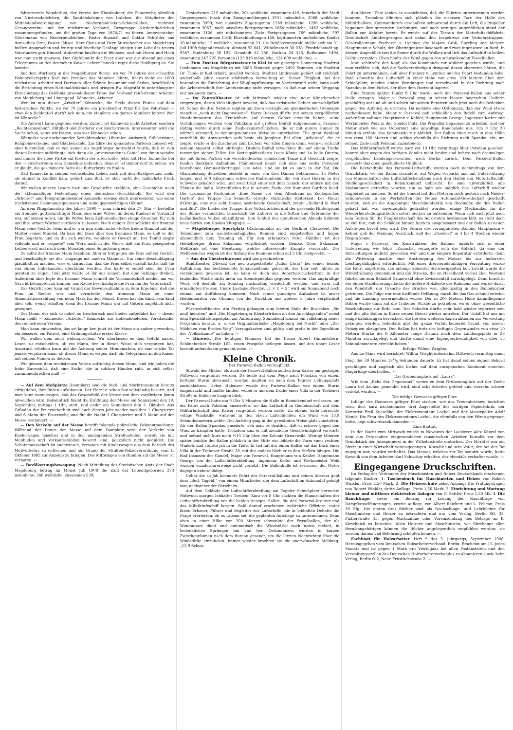fahrerverein Wanderlust, der Verein der Eisenbahner, die Feuerwehr, sämtlich von Niederndodeleben, die Sanitätskolonne von Irxleben, die Mitglieder der Mittelstandsvereinigung von Niederndodeleben-Schnarsleben, mehrere Gesangvereine und der reichstreue Verband, Ortsgruppe Niederndodeleben zusammengefunden, um die großen Tage von 1870/71 zu feiern. Amtsvorsteher Griesemann von Niederndodeleben, Pastor Braasch und Doktor Schröder aus demselben Orte, Pastor Jähser, Herr Claus und Herr Sturzebecher aus Magdeburg hielten Ansprachen und feurige und feierliche Gesänge stiegen zum Lobe des teuern Vaterlandes gen Himmel. Außerdem knallten die Büchsen, und mit Hurra und Hoch war man nicht sparsam. Den Gipfelpunkt der Feier aber war die Absendung eines Telegramms an den deutschen Kaiser. Lehrer Panecke regte diese Huldigung an. Sie lautete:
Auf dem Wartberg in der Magdeburger Börde, wo vor 70 Jahren der erlauchte Hohenzollernprinz Karl von Preußen das Manöver leitete, feiern mehr als 1000 reichstreue Arbeiter und Patrioten aller Stände Beaumont und Sedan, beschließen die Errichtung eines Nationaldenkmals und bringen Ew. Majestät in untertänigster Ehrerbietung das Gelöbnis unwandelbarer Treue dar. Verband reichstreuer Arbeiter von Magdeburg und Umgegend. Könnecke, Arbeiter.
Wer ist nun dieser „Arbeiter“ Könnecke, die Seele dieses Festes auf dem historischen Punkte, wo vor 70 Jahren ein preußischer Prinz für das Vaterland — etwa den Heldentod starb? Ach nein, ein Manöver, ein ganzes Manöver leitete! Wer ist Könnecke?
Die Antwort kann gegeben werden. Zurzeit ist Könnecke nicht Arbeiter, sondern „Rechtskonsulent“, Mitglied und Förderer der Reichstreuen. Interessanter wird die Sache schon, wenn wir fragen, was war Könnecke schon.
Könnecke war nacheinander Sozialdemokrat, Liberaler, Antisemit, Stöckerianer, Religionsverneiner und Glaubensheld. Zur Ehre der genannten Parteien müssen wir aber feststellen, daß er von keiner als zugehöriger betrachtet wurde, daß er sich diesen Parteien aufdrängte, sich dann als „unverstandenes Genie“ von ihnen wandte und immer die neue Partei auf Kosten der alten lobte. Jetzt hat Herr Könnecke bei den — Reichstreuen sein Damaskus gefunden, denn er ist immer dort zu sehen, wo er glaubt, die geschmierte Seite des Butterbrots zu finden.
Daß Könnecke in seinem wechselnden Leben auch mit den Strafgesetzen mehr als einmal in Konflikt kam, gehört zum Bild, ist aber nicht der häßlichste Fleck darauf.
Wir wollen unsern Lesern hier eine Geschichte erzählen, eine Geschichte nach der aktenmäßigen Feststellung eines deutschen Gerichtshofs. Sie wird den „Arbeiter“ und Telegrammabsender Könnecke ebenso stark interessieren wie seine reichstreuen Gesinnungsgenossen und seine gegenwärtigen Gönner.
An dem Pfingstmontag des Jahres 1890 — man schrieb den 27. Mai — bestellte ein frommer, gottesfürchtiger Mann eine arme Witwe, an deren Kindern er Vormund war, auf seinen Acker, um die Witwe beim Zichorienhacken einige Groschen für sich und ihre armen Würmer verdienen zu lassen. Nach einiger Zeit schickte der fromme Mann seine Tochter heim und er war nun allein unter Gottes freiem Himmel mit der Mutter seiner Mündel. Da kam der Böse über den frommen Mann, so daß er der Frau begehrte, und da die sich wehrte, wendete er Gewalt an. Der Teufel siegte vollends und er „segnete“ sein Werk noch in der Weise, daß die Frau gesegneten Leibes ward und nach neun Monaten eines Söhnchens genas.
Da sollte der fromme Mann bezahlen. Aber er trat gegen die Frau auf vor Gericht und beschuldigte sie des Umgangs mit andern Männern. Um seine Beschuldigung glaubhaft zu machen, wies er darauf hin, daß die Frau selbst erzählt hätte, daß sie von einem Unbekannten überfallen worden. Das hatte er selbst aber der Frau geraten zu sagen. Und jetzt wollte er ihr aus seinem Rat eine Schlinge drehen. Außerdem aber legte der fromme Mann schnell die Vormundschaft nieder, um vor Gericht behaupten zu können, aus Rache beschuldigte die Frau ihn der Vaterschaft.
Das Gericht aber kam auf Grund der Beweisaufnahme zu dem Ergebnis, daß die Frau im Rechte war und verurteilte den frommen Mann zu einer Alimentationszahlung von neun Mark für den Monat. Davon hat das Kind, sein Kind aber sehr wenig erhalten, denn der fromme Mann war mit Gütern angeblich nicht gesegnet.
Der Mann, der sich so nobel, so treudeutsch und bieder aufgeführt hat — dieser Mann heißt — Könnecke, „Arbeiter“ Könnecke aus Hohendodeleben, Vorsitzender des reichstreuen Vereins.
Man kann einwenden, das sei lange her, jetzt ist der Mann ein andrer geworden, ein besserer, ein Patriot, eine Ordnungsstütze erster Klasse.
Wir wollen dem nicht widersprechen. Wir überlassen es dem Gefühl unsrer Leser, zu entscheiden, ob ein Mann, der in dieser Weise sich vergangen hat, Anspruch erheben kann auf die Achtung seiner Mitmenschen, ob eine solche Tat jemals verjähren kann, ob dieser Mann es wagen darf, ein Telegramm an den Kaiser mit seinem Namen zu decken.
Wir gönnen dem reichstreuen Verein aufrichtig diesen Mann, und wir haben die frohe Zuversicht, daß eine Sache, die in solchen Händen ruht, in sich selbst zusammenbrechen muß. —
— Auf dem Meßplatze (Domplatz) sind die Meß- und Marktreisenden bereits eifrig dabei, ihre Buden aufzubauen. Der Platz ist schon fast vollständig besetzt, und man kann voraussagen, daß das Gesamtbild der Messe von dem vorjährigen kaum abweichen wird. Bekanntlich findet die Eröffnung der Messe am Sonnabend den 19. September, mittags 1 Uhr, statt, und endet am Sonnabend den 3. Oktober. Aus Gründen der Feuersicherheit sind auch dieses Jahr wieder tagsüber 1 Chargierter und 6 Mann der Feuerwehr, und für die Nacht 1 Chargierter und 3 Mann auf der Messe stationiert. —
— Den Verkehr auf der Messe betrifft folgende polizeiliche Bekanntmachung: Während der Dauer der Messe auf dem Domplatz wird der Verkehr von Kinderwagen daselbst und in den umliegenden Straßenteilen, soweit sie mit Meßbuden und Verkaufsständen besetzt sind, polizeilich nicht geduldet. Die Schutzmannschaft ist angewiesen, Personen mit Kinderwagen aus dem Bereich des Meßverkehrs zu entfernen und auf Grund der Straßen-Polizeiverordnung vom 1. Oktober 1882 zur Anzeige zu bringen. Das Mitbringen von Hunden auf die Messe ist verboten. —
— Bevölkerungsbewegung. Nach Mitteilung des Statistischen Amts der Stadt Magdeburg betrug im Monat Juli 1908 die Zahl der Lebendgebornen 273 männliche, 266 weibliche, zusammen 539;
Gestorbenen 215 männliche, 204 weibliche, zusammen 419; innerhalb der Stadt Umgezogenen (nach den Zuzugsmeldungen) 1931 männliche, 2068 weibliche, zusammen 3999; von auswärts Zugezogenen 1769 männliche, 1298 weibliche, zusammen 3067; nach auswärts Fortgezogenen 1664 männliche, 1462 weibliche, zusammen 3126; mit unbekanntem Ziele Fortgezogenen 769 männliche, 397 weibliche, zusammen 1166; Eheschließungen 158; legitimierten unehelichen Kinder 10 männliche, 13 weibliche, zusammen 23. Die Bevölkerungszahl stellte sich am 31. Juli 1908 folgendermaßen: Altstadt 92 041, Wilhelmstadt 30 038; Friedrichstadt pp. 9387, Sudenburg 38 197, Neustadt 52 250, Buckau 24 318, Rothensee 1494, zusammen 247 725 Personen (122 916 männliche, 124 809 weibliche). —
— Zum Zweiten Bürgermeister in Kiel ist am gestrigen Donnerstag Stadtrat Lindemann aus Magdeburg mit 5083 Stimmen gegen 2402 Stimmen, die Stadtrat Dr. Thode in Kiel erhielt, gewählt worden. Stadtrat Lindemann gehört seit reichlich anderthalb Jahre unsrer städtischen Verwaltung an. Seiner Tätigkeit, bei der besonders die Einrichtung der Säuglingsfürsorge im Vordergrund steht, kann auch die Arbeiterschaft ihre Anerkennung nicht versagen, so daß man seinen Weggang nur bedauern kann. —
— Im Zentraltheater ist seit Mittwoch wieder eine neue Künstlerschar eingezogen, deren Vielseitigkeit beweist, daß das artistische Gebiet unerschöpflich ist. Schon die drei Satours zeigten mit ihren vorzüglichen gymnastischen Uebungen manches „noch nicht Dagewesene“. Harry Dickson dürfte mit seinen vorgeführten Hundedressuren das Erreichbare auf diesem Gebiet erreicht haben; seine Vorführungen wurden vom Publikum mit großem Beifall aufgenommen. Francois Röthig wußte durch seine Zauberkunststückchen, die er mit gutem Humor zu würzen verstand, in der angenehmsten Weise zu unterhalten. The great Weyland unterhält die Anwesenden aufs beste als Jongleur. Bei allen „Arbeiten“, die er zeigte, reizte er die Zuschauer zum Lachen, vor allen Dingen dann, wenn er sich mit seinem Apparat selbst ohrfeigte. Großen Beifall erweckten die auf einem Tische tanzenden sieben Teller. Die Vortragskünstlerin Lucie König und La belle Oterita, die mit ihrem Partner die verschiedensten spanischen Tänze mit Geschick zeigte, fanden dankbare Aufnahme. Phänomenal nennt sich eine aus sechs Personen bestehende Gymnastikertruppe Les Adas, und sie ist es auch in der Tat. Die Glanzleistung derselben besteht in einer von drei Damen befahrenen, 15 Meter langen und 500 Kilogramm schweren Radrennbahn, die von zwei Herren in der Schwebe gehalten wird, und zwar trägt einer mit dem Genick, der andere mit den Zähnen die Bahn. Vortreffliches bot in seinem Fache der Humorist Gottlieb Reed. Die urkomische Pantomime „Eine Szene vor dem Affenhaus im Zoologischen Garten“ der Truppe The Sennetts erregte stürmische Heiterkeit. Les Fleurs d'Orange, eine aus acht Damen bestehende Gesellschaft, zeigte „Holland in Wort und Bild“. Die Lieder der Truppe, ihre Volkstrachten und der passende Hintergrund der Bühne vermochten tatsächlich die Zuhörer in die Sitten und Gebräuche des holländischen Volkes einzuführen. Den Schluß des genußreichen Abends bildeten neue Serien von Duskes Vitograph. —
— Magdeburger Sportplatz (Radrennbahn an der Berliner Chaussee). Die Teilnehmer zum nächstsonntäglichen Rennen sind eingetroffen und liegen allabendlich dem Training ob. Für den erkrankten Peter Günther ist der Heidelberger Bruno Salzmann verpflichtet worden. Demke, Goor, Salzmann, Stellbrink ist eine Besetzung, welche interessante Kämpfe verspricht. Der Meßbesucher wegen ist der Anfang des Rennens schon auf 3 Uhr festgesetzt. —
— Aus den Theaterbureaus wird uns geschrieben:
Stadttheater. Obwohl der neu ausgestattete „Julius Cäsar“ bei seiner letzten Aufführung das bestbesuchte Schauspielhaus gebracht, das hier seit Jahren zu verzeichnen gewesen ist, so kann er doch aus Repertoirerücksichten in der laufenden Woche nicht mehr im Abendspielplan gegeben werden. Das zugkräftige Werk soll deshalb am Sonntag nachmittag wiederholt werden, und zwar mit ermäßigten Preisen. Unsre Lustspiel-Novität „2 × 2 = 5“ wird am Sonnabend noch einmal zur Aufführung kommen. Nach seiner günstigen Aufnahme ist unser Heldenbariton von Ulmann von der Direktion auf weitere 5 Jahre verpflichtet worden.
Fürstenhoftheater. Am Freitag gelangen zum letzten Male die Burlesken „Sie muß heiraten“ und „Die Magdeburger Kleisterfritzen an den Anschlagsäulen“ nebst dem Spezialitätenspielplan zur Aufführung. Sonnabend kommt ein vollständig neues Programm heraus, u. a. die Originalburleske „Magdeburg bei Nacht“ oder „Das Mädchen vom Breiten Weg“. Vorzugskarten sind gültig, und gratis in der Expedition der „Volksstimme“ zu haben. —
— Hinweis. Der heutigen Nummer hat die Firma Albert Himmelstern, Schönebecker Straße 105, einen Prospekt beilegen lassen, auf den unsre Leser hiermit aufmerksam gemacht seien. —
Kleine Chronik.
Der Parseval-Ballon verunglückt.
Sowohl der Militär- als auch der Parseval-Ballon sollten dem Kaiser am gestrigen Mittwoch vorgeführt werden. Da beide auf dem Wege nach Potsdam von einem heftigen Sturm überrascht wurden, mußten sie nach dem Tegeler Uebungsplatz zurückkehren. Ueber Halensee wurde der Parseval-Ballon von einem Sturm eingedrückt und mußte landen, wobei er auf dem Dache einer Villa in der Trebener Straße in Halensee hängen blieb.
Der Parseval hatte um 9 Uhr 5 Minuten die Halle in Reinickendorf verlassen, um die Fahrt nach Potsdam anzutreten, wo das Luftschiff in Gemeinschaft mit dem Militärluftschiff dem Kaiser vorgeführt werden sollte. Zu ebener Erde herrschte völlige Windstille, während in den obern Luftschichten ein Wind von 13,9 Sekundenmetern wehte. Der Aufstieg ging in der gewohnten Weise glatt vonstatten. Als der Ballon Spandau passierte, sah man es deutlich, daß er schwer gegen den Wind zu kämpfen hatte. Trotzdem kam er mit ziemlicher Geschwindigkeit vorwärts und befand sich kurz nach ½10 Uhr über der Kolonie Grunewald. Wenige Minuten später knickte der Ballon plötzlich in der Mitte ein, bildete die Form eines rechten Winkels und stürzte jäh in die Tiefe. Er fiel mit der einen Hälfte auf das Dach einer Villa in der Trabener Straße 28, mit der andern blieb er in den Kiefern hängen. Die fünf Insassen der Gondel, Major von Parseval, Hauptmann von Kehler, Hauptmann George von der Luftschifferabteilung, Ingenieur Kiefer und Werkmeister Weik wurden wunderbarerweise nicht verletzt. Die Ballonhülle ist zerrissen, der Motor dagegen unbeschädigt.
Ueber die so jäh beendete Fahrt des Parseval-Ballons und seinen Absturz geht dem „Berl. Tagebl.“ von einem Mitarbeiter, der dem Luftschiff im Automobil gefolgt war, nachstehender Bericht zu:
Auf dem Gelände der Luftschifferabteilung am Tegeler Schießplatz herrschte Mittwoch morgen lebhaftes Treiben. Kurz vor 8 Uhr rückten die Mannschaften der Luftschifferabteilung vor die beiden riesigen Hallen, die den Parseval-Kreuzer und das Militärluftschiff bergen. Bald darauf erschienen zahlreiche Offiziere, unter ihnen Erbauer, Führer und Begleiter der Luftschiffe, die in lebhaften Debatte die Frage erörterten, ob es ratsam sei, die geplanten Aufstiege zu unternehmen. Denn oben in einer Höhe von 200 Metern schwankte der Fesselballon, der als Windmesser dient und automatisch die Windstärke nach unten meldet, in bedenklichen Sprüngen hin und her. Ordonnanzen wurden in kurzen Zwischenräumen nach dem Bureau gesandt, um die letzten Nachrichten über die Windstärke einzuholen. Immer wieder brachten sie die unerwünschte Meldung: „13,9 Sekun-
den-Meter.“ Fast schien es aussichtslos, daß die Fahrten unternommen werden konnten. Trotzdem öffneten sich plötzlich die eisernen Tore der Halle des Militärballons, Kommandorufe erschallten schnarrend durch die Luft, die Propeller begannen ihre surrenden Drehungen, und nach wenigen Augenblicken stand der Ballon zur Abfahrt bereit. Er wurde auf das Terrain der Motorluftschiffahrts-Gesellschaft hinübergezogen und nahm den Inspekteur der Verkehrstruppen, Generalleutnant Freiherrn v. Lyncker, die Majore Groß, Sperling und Meister, Hauptmann v. Schulz, den Oberingenieur Basenach und zwei Ingenieure an Bord. In diesem Augenblick trat die Sonne durch die Wolken und ließ das Luftschiff in hellem Golde erstrahlen. Oben heulte der Wind gegen den schwankenden Fesselballon.
Man schüttelte den Kopf, als das Kommando zur Abfahrt gegeben wurde, und man erzählte sich, daß die Sachverständigen dringend davon abgeraten hätten, die Fahrt zu unternehmen, daß aber Freiherr v. Lyncker auf der Fahrt bestanden habe. Bald schwebte das Luftschiff in einer Höhe von etwa 100 Metern über dem Schießplatz, machte einige Wendungen und verschwand in der Richtung nach Spandau in dem Nebel, der über dem Horizont lagerte.
Eine Stunde später, Punkt 9 Uhr, wurde auch der Parseval-Ballon aus seiner Halle gezogen. Major v. Parseval ging in seiner blauen bayrischen Uniform geschäftig auf und ab und schien mit seinen Beratern auch jetzt noch die Bedenken gegen den Aufstieg zu erörtern. Da meldete eine Ordonnanz, daß der Wind etwas nachgelassen habe. Major v. Parseval gab schließlich den Befehl zum Aufstieg. Außer ihm nahmen Hauptmann v. Kehler, Hauptmann George, Ingenieur Kiefer und Werkmeister Weik in der Gondel Platz. Die Propeller begannen zu arbeiten, und der Motor stieß wie aus Uebermut eine gewaltige Rauchsäule aus. Um 9 Uhr 20 Minuten ertönte das Kommando zur Abfahrt. Der Ballon stieg rasch in eine Höhe von etwa 100 Metern und schlug ebenfalls die Richtung nach Spandau ein, um seinem Ziele nach Potsdam zuzusteuern.
Das Militärluftschiff wurde kurz vor 10 Uhr vormittags über Potsdam gesehen, konnte aber wegen des heftigen Windes nicht landen und kehrte nach dreimaligen vergeblichen Landungsversuchen nach Berlin zurück. Dem Parseval-Ballon passierte das oben geschilderte Unglück.
Die Bestandteile des Parseval-Luftschiffs wurden noch nachmittags von dem Grundstück, wo der Ballon strandete, auf Wagen verpackt und mit Unterstützung von Mannschaften des Luftschifferbataillons nach den Hallen der Motorluftschiff-Studiengesellschaft in Reinickendorf gebracht. Es sind unverzüglich alle Maßnahmen getroffen worden, um so bald wie möglich das Luftschiff wieder flugbereit zu machen. So ist die Gondel mit den Motoren noch gestern nach Nieder-Schöneweide in die Werkstätten der Neuen Automobil-Gesellschaft geschafft worden, und an die Augsburger Maschinenfabrik von Riedinger, die den Ballon gebaut hat, war unverzüglich gedrahtet worden, einige Mechaniker für die Wiederherstellungsarbeiten sofort hierher zu entsenden. Wenn sich auch jetzt noch kein Termin für die Flugbereitschaft des Aerostaten bestimmen läßt, so steht doch so viel fest, daß die Schäden binnen kurzem ausgebessert und der Ballon zu neuen Aufstiegen bereit sein wird. Der Führer des verunglückten Ballons, Hauptmann v. Kehler, gab der Meinung Ausdruck, daß der „Parseval“ in 3 bis 4 Wochen wieder fliegen könne.
Major v. Parseval, der Konstrukteur des Ballons, äußerte sich in einer Unterredung wie folgt: „Zunächst verzögerte sich die Abfahrt, da eine der Rohrleitungen undicht geworden war und eine längere Reparatur erforderte, denn die Witterung machte eine Anstrengung des Motors bis zur äußersten Leistungsfähigkeit erforderlich. Mit einer dreiviertelstündigen Verspätung wurde die Fahrt angetreten, die anfangs keinerlei Schwierigkeiten bot. Leicht wurde die Windströmung genommen und die Strecke, die an Haselhorst vorbei über Westend führte, bis zum Bahnhof Grunewald ohne Zwischenfall zurückgelegt. Dann brach in der einen Stabilisierungsfläche die äußere Holzleiste des Rahmens und wurde durch den Windstoß, der Ursache des Bruches war, gleichzeitig in den Ballonkörper getrieben. Die Folge war eine klaffende Oeffnung, durch die das Gas schnell entwich und die Landung unvermeidlich wurde. Der in 200 Metern Höhe dahinfliegende Ballon wurde dann auf die Trabener Straße zu getrieben, wo er ohne wesentliche Beschädigung zur Erde kam. Der Schaden dürfte sehr bald wieder repariert sein und der alte Ballon in Kürze seinen Dienst wieder antreten. Der Unfall hat uns um einige Erfahrungen bereichert, die bei den weiteren Konstruktionen zur Verwertung gelangen werden. Jedenfalls gibt der ganze Vorfall keinerlei Grund, von unsern Prinzipien abzugehen. Der Ballon hat trotz des heftigen Gegenwindes von etwa 10 Metern Stärke die 8 Kilometer lange Distanz nach dem Landungsplatz in 23 Minuten zurückgelegt und dürfte damit eine Eigengeschwindigkeit von über 15 Sekundenmetern erreicht haben.“
Erfolge Wilbur Wrights.
Aus Le Mans wird berichtet: Wilbur Wright unternahm Mittwoch vormittag einen Flug, der 39 Minuten 182/5 Sekunden dauerte. Er hat damit seinen eignen Rekord geschlagen und zugleich alle bisher auf dem europäischen Kontinent erzielten Flugerfolge übertroffen. —
Das Grubenunglück auf „Laura“.
Wie dem „Echo der Gegenwart“ weiter zu dem Grubenunglück auf der Zeche Laura bei Aachen gemeldet wird, sind acht Arbeiter getötet und vierzehn schwer verletzt worden. —
Tod infolge Genusses giftiger Pilze.
Infolge des Genusses giftiger Pilze starben, wie aus Treuenbrietzen berichtet wird, dort kurz nacheinander drei Angestellte der dortigen Papierfabrik, der Kontorist Emil Kueschke, der Elektromonteur Loebel und der Mauerpolier Adolf Wendt. Die Frau des Elektromonteurs Loebel, die ebenfalls von den Pilzen gegessen hatte, liegt schwerkrank danieder. —
Eine Bluttat.
In der Nacht zum Mittwoch wurde in Nowawes der Lackierer Alex Künzel von dem aus Ostpreußen eingewanderten masurischen Arbeiter Kowalik vor dem Grundstück der Jutespinnerei in der Wilhelmstraße erstochen. Der Mordtat war ein Streit in einer Wirtschaft vorausgegangen. Kowalik und sein Vater, der bei der Tat zugegen war, wurden verhaftet. Das Messer, welches zur Tat benutzt wurde, hatte Kowalik von dem Arbeiter Karl Schwittay erhalten, der ebenfalls verhaftet wurde. —
Eingegangene Druckschriften.
Im Verlag des Verbandes der Maschinisten und Heizer Deutschlands erschienen folgende Bücher: 1. Taschenbuch für Maschinisten und Heizer von Robert Winkler, Preis 2,50 Mark. 2. Die Heizerschule nebst Anhang: Die Prüfungsfragen von Robert Winkler, dritte Auflage, Preis 1,50 Mark. 3. Einrichtung und Wartung kleiner und mittlerer elektrischer Anlagen von G. Sattler, Preis 1,50 Mk. 4. Die Rauchfrage, sowie ein Beitrag zur Lösung der Rauchfrage von Dampfkesselfeuerungen, zweite Auflage, von Albert Reichert und L. Pelican, Preis 30 Pfg. Die ersten drei Bücher sind als Nachschlage- und Lehrbücher für Maschinisten und Heizer zu betrachten und nur vom Verlag, Berlin SO. 33, Püdlerstraße 45, gegen Nachnahme oder Voreinsendung des Betrags an K. Kirschnick zu beziehen. Allen Heizern und Maschinisten, wie überhaupt allen Berufsangehörigen können die Bücher angelegentlich empfohlen werden; sie werden daraus viel Belehrung schöpfen können. —
Fachblatt für Holzarbeiter. Heft 9 des 3. Jahrgangs, September 1908. Herausgegeben vom Deutschen Holzarbeiterverband, Berlin. Erscheint am 15. jedes Monats und ist gegen 1 Mark pro Vierteljahr bei allen Postanstalten und den Verwaltungsstellen des Deutschen Holzarbeiterverbandes zu abonnieren sowie beim Verlag, Berlin O 2, Neue Friedrichstraße 2. —